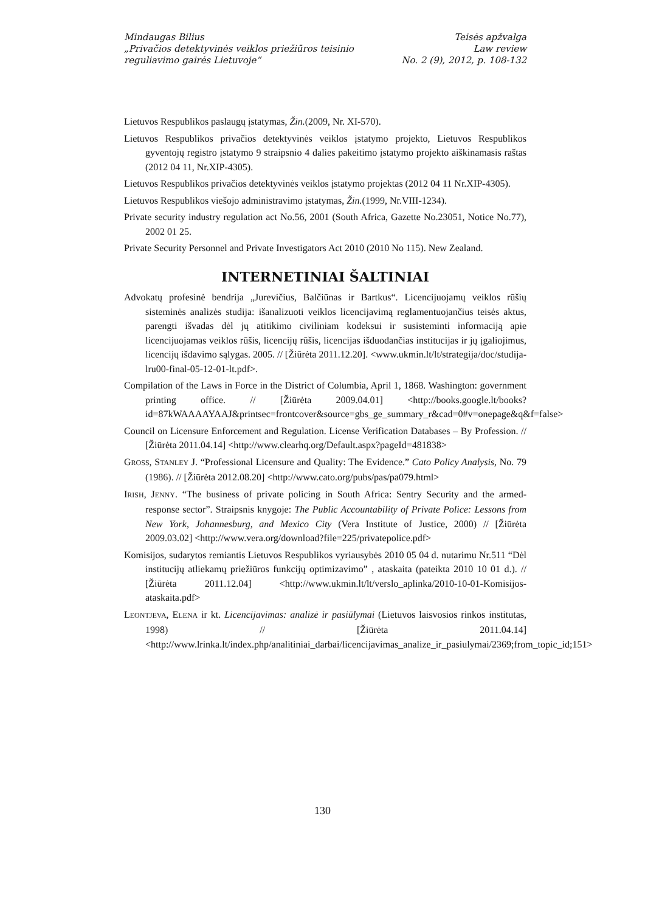Mindaugas Bilius
„Privačios detektyvinės veiklos priežiūros teisinio
reguliavimo gairės Lietuvoje“
Teisės apžvalga
Law review
No. 2 (9), 2012, p. 108-132
Lietuvos Respublikos paslaugų įstatymas, Žin.(2009, Nr. XI-570).
Lietuvos Respublikos privačios detektyvinės veiklos įstatymo projekto, Lietuvos Respublikos gyventojų registro įstatymo 9 straipsnio 4 dalies pakeitimo įstatymo projekto aiškinamasis raštas (2012 04 11, Nr.XIP-4305).
Lietuvos Respublikos privačios detektyvinės veiklos įstatymo projektas (2012 04 11 Nr.XIP-4305).
Lietuvos Respublikos viešojo administravimo įstatymas, Žin.(1999, Nr.VIII-1234).
Private security industry regulation act No.56, 2001 (South Africa, Gazette No.23051, Notice No.77), 2002 01 25.
Private Security Personnel and Private Investigators Act 2010 (2010 No 115). New Zealand.
INTERNETINIAI ŠALTINIAI
Advokatų profesinė bendrija „Jurevičius, Balčiūnas ir Bartkus“. Licencijuojamų veiklos rūšių sisteminės analizės studija: išanalizuoti veiklos licencijavimą reglamentuojančius teisės aktus, parengti išvadas dėl jų atitikimo civiliniam kodeksui ir susisteminti informaciją apie licencijuojamas veiklos rūšis, licencijų rūšis, licencijas išduodančias institucijas ir jų įgaliojimus, licencijų išdavimo sąlygas. 2005. // [Žiūrėta 2011.12.20]. <www.ukmin.lt/lt/strategija/doc/studija-lru00-final-05-12-01-lt.pdf>.
Compilation of the Laws in Force in the District of Columbia, April 1, 1868. Washington: government printing office. // [Žiūrėta 2009.04.01] <http://books.google.lt/books?id=87kWAAAAYAAJ&printsec=frontcover&source=gbs_ge_summary_r&cad=0#v=onepage&q&f=false>
Council on Licensure Enforcement and Regulation. License Verification Databases – By Profession. // [Žiūrėta 2011.04.14] <http://www.clearhq.org/Default.aspx?pageId=481838>
GROSS, STANLEY J. “Professional Licensure and Quality: The Evidence.” Cato Policy Analysis, No. 79 (1986). // [Žiūrėta 2012.08.20] <http://www.cato.org/pubs/pas/pa079.html>
IRISH, JENNY. “The business of private policing in South Africa: Sentry Security and the armed-response sector”. Straipsnis knygoje: The Public Accountability of Private Police: Lessons from New York, Johannesburg, and Mexico City (Vera Institute of Justice, 2000) // [Žiūrėta 2009.03.02] <http://www.vera.org/download?file=225/privatepolice.pdf>
Komisijos, sudarytos remiantis Lietuvos Respublikos vyriausybės 2010 05 04 d. nutarimu Nr.511 “Dėl institucijų atliekamų priežiūros funkcijų optimizavimo” , ataskaita (pateikta 2010 10 01 d.). // [Žiūrėta 2011.12.04] <http://www.ukmin.lt/lt/verslo_aplinka/2010-10-01-Komisijos-ataskaita.pdf>
LEONTJEVA, ELENA ir kt. Licencijavimas: analizė ir pasiūlymai (Lietuvos laisvosios rinkos institutas, 1998) // [Žiūrėta 2011.04.14] <http://www.lrinka.lt/index.php/analitiniai_darbai/licencijavimas_analize_ir_pasiulymai/2369;from_topic_id;151>
130